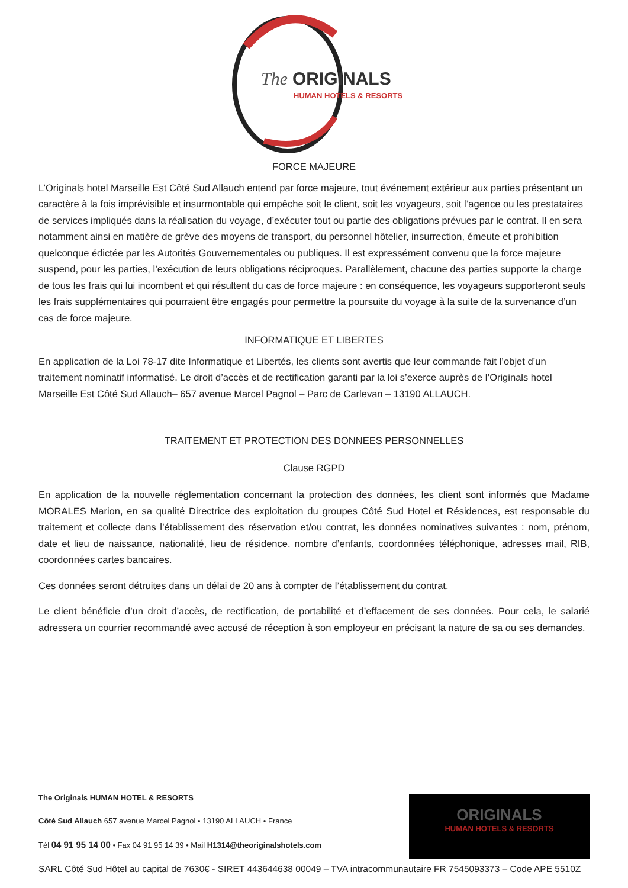The
ORIGINALS
HUMAN HOTELS & RESORTS
FORCE MAJEURE
L’Originals hotel Marseille Est Côté Sud Allauch entend par force majeure, tout événement extérieur aux parties présentant un caractère à la fois imprévisible et insurmontable qui empêche soit le client, soit les voyageurs, soit l’agence ou les prestataires de services impliqués dans la réalisation du voyage, d’exécuter tout ou partie des obligations prévues par le contrat. Il en sera notamment ainsi en matière de grève des moyens de transport, du personnel hôtelier, insurrection, émeute et prohibition quelconque édictée par les Autorités Gouvernementales ou publiques. Il est expressément convenu que la force majeure suspend, pour les parties, l’exécution de leurs obligations réciproques. Parallèlement, chacune des parties supporte la charge de tous les frais qui lui incombent et qui résultent du cas de force majeure : en conséquence, les voyageurs supporteront seuls les frais supplémentaires qui pourraient être engagés pour permettre la poursuite du voyage à la suite de la survenance d’un cas de force majeure.
INFORMATIQUE ET LIBERTES
En application de la Loi 78-17 dite Informatique et Libertés, les clients sont avertis que leur commande fait l’objet d’un traitement nominatif informatisé. Le droit d’accès et de rectification garanti par la loi s’exerce auprès de l’Originals hotel Marseille Est Côté Sud Allauch– 657 avenue Marcel Pagnol – Parc de Carlevan – 13190 ALLAUCH.
TRAITEMENT ET PROTECTION DES DONNEES PERSONNELLES
Clause RGPD
En application de la nouvelle réglementation concernant la protection des données, les client sont informés que Madame MORALES Marion, en sa qualité Directrice des exploitation du groupes Côté Sud Hotel et Résidences, est responsable du traitement et collecte dans l’établissement des réservation et/ou contrat, les données nominatives suivantes : nom, prénom, date et lieu de naissance, nationalité, lieu de résidence, nombre d’enfants, coordonnées téléphonique, adresses mail, RIB, coordonnées cartes bancaires.
Ces données seront détruites dans un délai de 20 ans à compter de l’établissement du contrat.
Le client bénéficie d’un droit d’accès, de rectification, de portabilité et d’effacement de ses données. Pour cela, le salarié adressera un courrier recommandé avec accusé de réception à son employeur en précisant la nature de sa ou ses demandes.
The Originals HUMAN HOTEL & RESORTS
Côté Sud Allauch 657 avenue Marcel Pagnol • 13190 ALLAUCH • France
Tél 04 91 95 14 00 • Fax 04 91 95 14 39 • Mail H1314@theoriginalshotels.com
SARL Côté Sud Hôtel au capital de 7630€ - SIRET 443644638 00049 – TVA intracommunautaire FR 7545093373 – Code APE 5510Z
ORIGINALS
HUMAN HOTELS & RESORTS